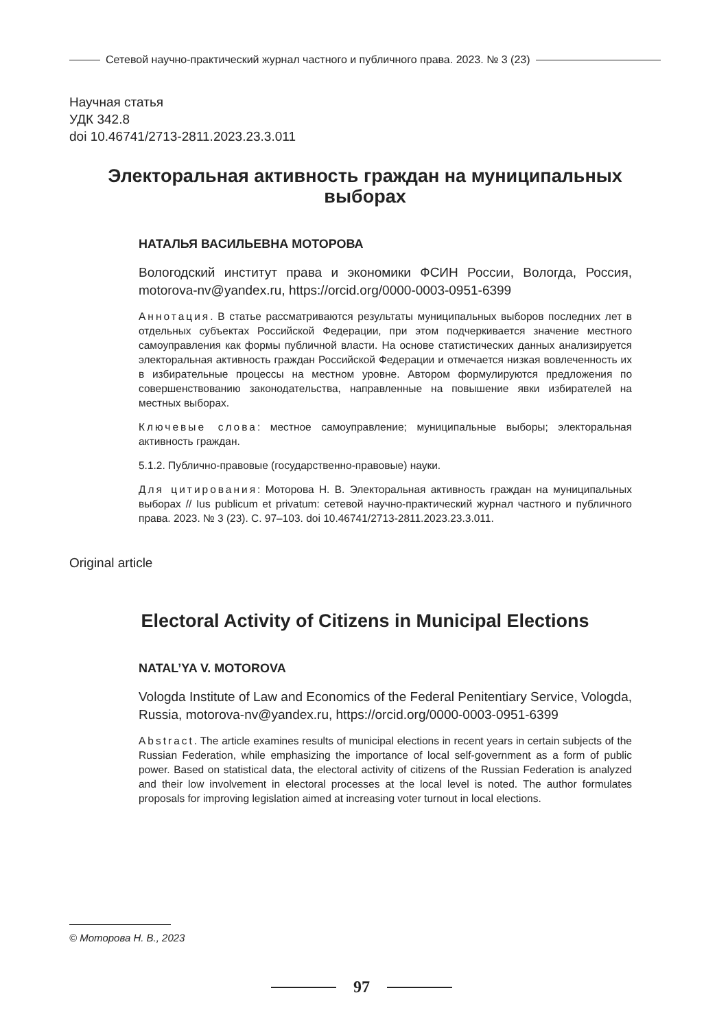Сетевой научно-практический журнал частного и публичного права. 2023. № 3 (23)
Научная статья
УДК 342.8
doi 10.46741/2713-2811.2023.23.3.011
Электоральная активность граждан на муниципальных выборах
НАТАЛЬЯ ВАСИЛЬЕВНА МОТОРОВА
Вологодский институт права и экономики ФСИН России, Вологда, Россия, motorova-nv@yandex.ru, https://orcid.org/0000-0003-0951-6399
Аннотация. В статье рассматриваются результаты муниципальных выборов последних лет в отдельных субъектах Российской Федерации, при этом подчеркивается значение местного самоуправления как формы публичной власти. На основе статистических данных анализируется электоральная активность граждан Российской Федерации и отмечается низкая вовлеченность их в избирательные процессы на местном уровне. Автором формулируются предложения по совершенствованию законодательства, направленные на повышение явки избирателей на местных выборах.
Ключевые слова: местное самоуправление; муниципальные выборы; электоральная активность граждан.
5.1.2. Публично-правовые (государственно-правовые) науки.
Для цитирования: Моторова Н. В. Электоральная активность граждан на муниципальных выборах // Ius publicum et privatum: сетевой научно-практический журнал частного и публичного права. 2023. № 3 (23). С. 97–103. doi 10.46741/2713-2811.2023.23.3.011.
Original article
Electoral Activity of Citizens in Municipal Elections
NATAL’YA V. MOTOROVA
Vologda Institute of Law and Economics of the Federal Penitentiary Service, Vologda, Russia, motorova-nv@yandex.ru, https://orcid.org/0000-0003-0951-6399
Abstract. The article examines results of municipal elections in recent years in certain subjects of the Russian Federation, while emphasizing the importance of local self-government as a form of public power. Based on statistical data, the electoral activity of citizens of the Russian Federation is analyzed and their low involvement in electoral processes at the local level is noted. The author formulates proposals for improving legislation aimed at increasing voter turnout in local elections.
© Моторова Н. В., 2023
97